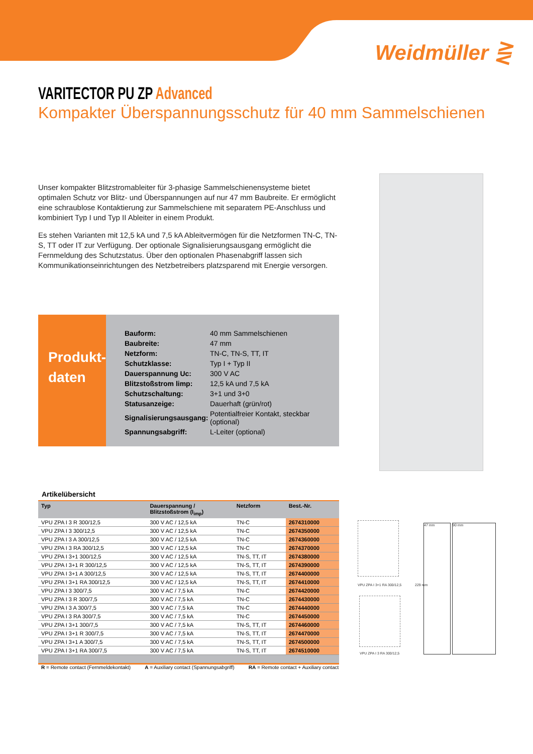Weidmüller ⋛
VARITECTOR PU ZP Advanced
Kompakter Überspannungsschutz für 40 mm Sammelschienen
Unser kompakter Blitzstromableiter für 3-phasige Sammelschienensysteme bietet optimalen Schutz vor Blitz- und Überspannungen auf nur 47 mm Baubreite. Er ermöglicht eine schraublose Kontaktierung zur Sammelschiene mit separatem PE-Anschluss und kombiniert Typ I und Typ II Ableiter in einem Produkt.
Es stehen Varianten mit 12,5 kA und 7,5 kA Ableitvermögen für die Netzformen TN-C, TN-S, TT oder IT zur Verfügung. Der optionale Signalisierungsausgang ermöglicht die Fernmeldung des Schutzstatus. Über den optionalen Phasenabgriff lassen sich Kommunikationseinrichtungen des Netzbetreibers platzsparend mit Energie versorgen.
Produkt-
daten
| Bauform: | 40 mm Sammelschienen |
| Baubreite: | 47 mm |
| Netzform: | TN-C, TN-S, TT, IT |
| Schutzklasse: | Typ I + Typ II |
| Dauerspannung Uc: | 300 V AC |
| Blitzstoßstrom limp: | 12,5 kA und 7,5 kA |
| Schutzschaltung: | 3+1 und 3+0 |
| Statusanzeige: | Dauerhaft (grün/rot) |
| Signalisierungsausgang: | Potentialfreier Kontakt, steckbar (optional) |
| Spannungsabgriff: | L-Leiter (optional) |
Artikelübersicht
| Typ | Dauerspannung / Blitzstoßstrom (I<sub>imp</sub>) | Netzform | Best.-Nr. |
| --- | --- | --- | --- |
| VPU ZPA I 3 R 300/12,5 | 300 V AC / 12,5 kA | TN-C | 2674310000 |
| VPU ZPA I 3 300/12,5 | 300 V AC / 12,5 kA | TN-C | 2674350000 |
| VPU ZPA I 3 A 300/12,5 | 300 V AC / 12,5 kA | TN-C | 2674360000 |
| VPU ZPA I 3 RA 300/12,5 | 300 V AC / 12,5 kA | TN-C | 2674370000 |
| VPU ZPA I 3+1 300/12,5 | 300 V AC / 12,5 kA | TN-S, TT, IT | 2674380000 |
| VPU ZPA I 3+1 R 300/12,5 | 300 V AC / 12,5 kA | TN-S, TT, IT | 2674390000 |
| VPU ZPA I 3+1 A 300/12,5 | 300 V AC / 12,5 kA | TN-S, TT, IT | 2674400000 |
| VPU ZPA I 3+1 RA 300/12,5 | 300 V AC / 12,5 kA | TN-S, TT, IT | 2674410000 |
| VPU ZPA I 3 300/7,5 | 300 V AC / 7,5 kA | TN-C | 2674420000 |
| VPU ZPA I 3 R 300/7,5 | 300 V AC / 7,5 kA | TN-C | 2674430000 |
| VPU ZPA I 3 A 300/7,5 | 300 V AC / 7,5 kA | TN-C | 2674440000 |
| VPU ZPA I 3 RA 300/7,5 | 300 V AC / 7,5 kA | TN-C | 2674450000 |
| VPU ZPA I 3+1 300/7,5 | 300 V AC / 7,5 kA | TN-S, TT, IT | 2674460000 |
| VPU ZPA I 3+1 R 300/7,5 | 300 V AC / 7,5 kA | TN-S, TT, IT | 2674470000 |
| VPU ZPA I 3+1 A 300/7,5 | 300 V AC / 7,5 kA | TN-S, TT, IT | 2674500000 |
| VPU ZPA I 3+1 RA 300/7,5 | 300 V AC / 7,5 kA | TN-S, TT, IT | 2674510000 |
R = Remote contact (Fernmeldekontakt) A = Auxiliary contact (Spannungsabgriff) RA = Remote contact + Auxiliary contact
VPU ZPA I 3+1 RA 300/12,5
VPU ZPA I 3 RA 300/12,5
47 mm 90 mm
229 mm